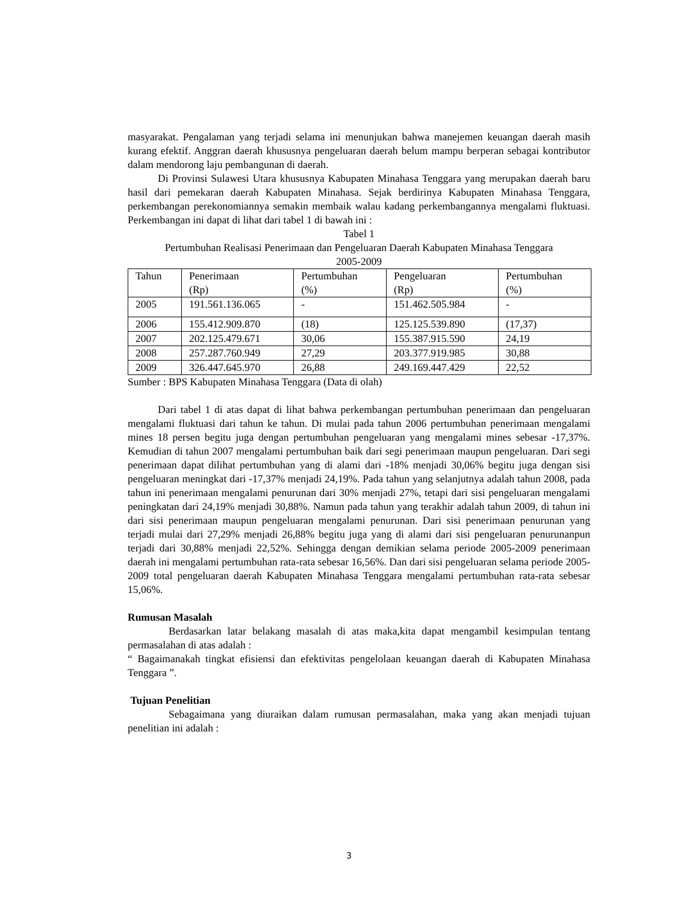masyarakat. Pengalaman yang terjadi selama ini menunjukan bahwa manejemen keuangan daerah masih kurang efektif. Anggran daerah khususnya pengeluaran daerah belum mampu berperan sebagai kontributor dalam mendorong laju pembangunan di daerah.
Di Provinsi Sulawesi Utara khususnya Kabupaten Minahasa Tenggara yang merupakan daerah baru hasil dari pemekaran daerah Kabupaten Minahasa. Sejak berdirinya Kabupaten Minahasa Tenggara, perkembangan perekonomiannya semakin membaik walau kadang perkembangannya mengalami fluktuasi. Perkembangan ini dapat di lihat dari tabel 1 di bawah ini :
Tabel 1
Pertumbuhan Realisasi Penerimaan dan Pengeluaran Daerah Kabupaten Minahasa Tenggara
2005-2009
| Tahun | Penerimaan (Rp) | Pertumbuhan (%) | Pengeluaran (Rp) | Pertumbuhan (%) |
| 2005 | 191.561.136.065 | - | 151.462.505.984 | - |
| 2006 | 155.412.909.870 | (18) | 125.125.539.890 | (17,37) |
| 2007 | 202.125.479.671 | 30,06 | 155.387.915.590 | 24,19 |
| 2008 | 257.287.760.949 | 27,29 | 203.377.919.985 | 30,88 |
| 2009 | 326.447.645.970 | 26,88 | 249.169.447.429 | 22,52 |
Sumber : BPS Kabupaten Minahasa Tenggara (Data di olah)
Dari tabel 1 di atas dapat di lihat bahwa perkembangan pertumbuhan penerimaan dan pengeluaran mengalami fluktuasi dari tahun ke tahun. Di mulai pada tahun 2006 pertumbuhan penerimaan mengalami mines 18 persen begitu juga dengan pertumbuhan pengeluaran yang mengalami mines sebesar -17,37%. Kemudian di tahun 2007 mengalami pertumbuhan baik dari segi penerimaan maupun pengeluaran. Dari segi penerimaan dapat dilihat pertumbuhan yang di alami dari -18% menjadi 30,06% begitu juga dengan sisi pengeluaran meningkat dari -17,37% menjadi 24,19%. Pada tahun yang selanjutnya adalah tahun 2008, pada tahun ini penerimaan mengalami penurunan dari 30% menjadi 27%, tetapi dari sisi pengeluaran mengalami peningkatan dari 24,19% menjadi 30,88%. Namun pada tahun yang terakhir adalah tahun 2009, di tahun ini dari sisi penerimaan maupun pengeluaran mengalami penurunan. Dari sisi penerimaan penurunan yang terjadi mulai dari 27,29% menjadi 26,88% begitu juga yang di alami dari sisi pengeluaran penurunanpun terjadi dari 30,88% menjadi 22,52%. Sehingga dengan demikian selama periode 2005-2009 penerimaan daerah ini mengalami pertumbuhan rata-rata sebesar 16,56%. Dan dari sisi pengeluaran selama periode 2005-2009 total pengeluaran daerah Kabupaten Minahasa Tenggara mengalami pertumbuhan rata-rata sebesar 15,06%.
Rumusan Masalah
Berdasarkan latar belakang masalah di atas maka,kita dapat mengambil kesimpulan tentang permasalahan di atas adalah :
“ Bagaimanakah tingkat efisiensi dan efektivitas pengelolaan keuangan daerah di Kabupaten Minahasa Tenggara ”.
Tujuan Penelitian
Sebagaimana yang diuraikan dalam rumusan permasalahan, maka yang akan menjadi tujuan penelitian ini adalah :
3